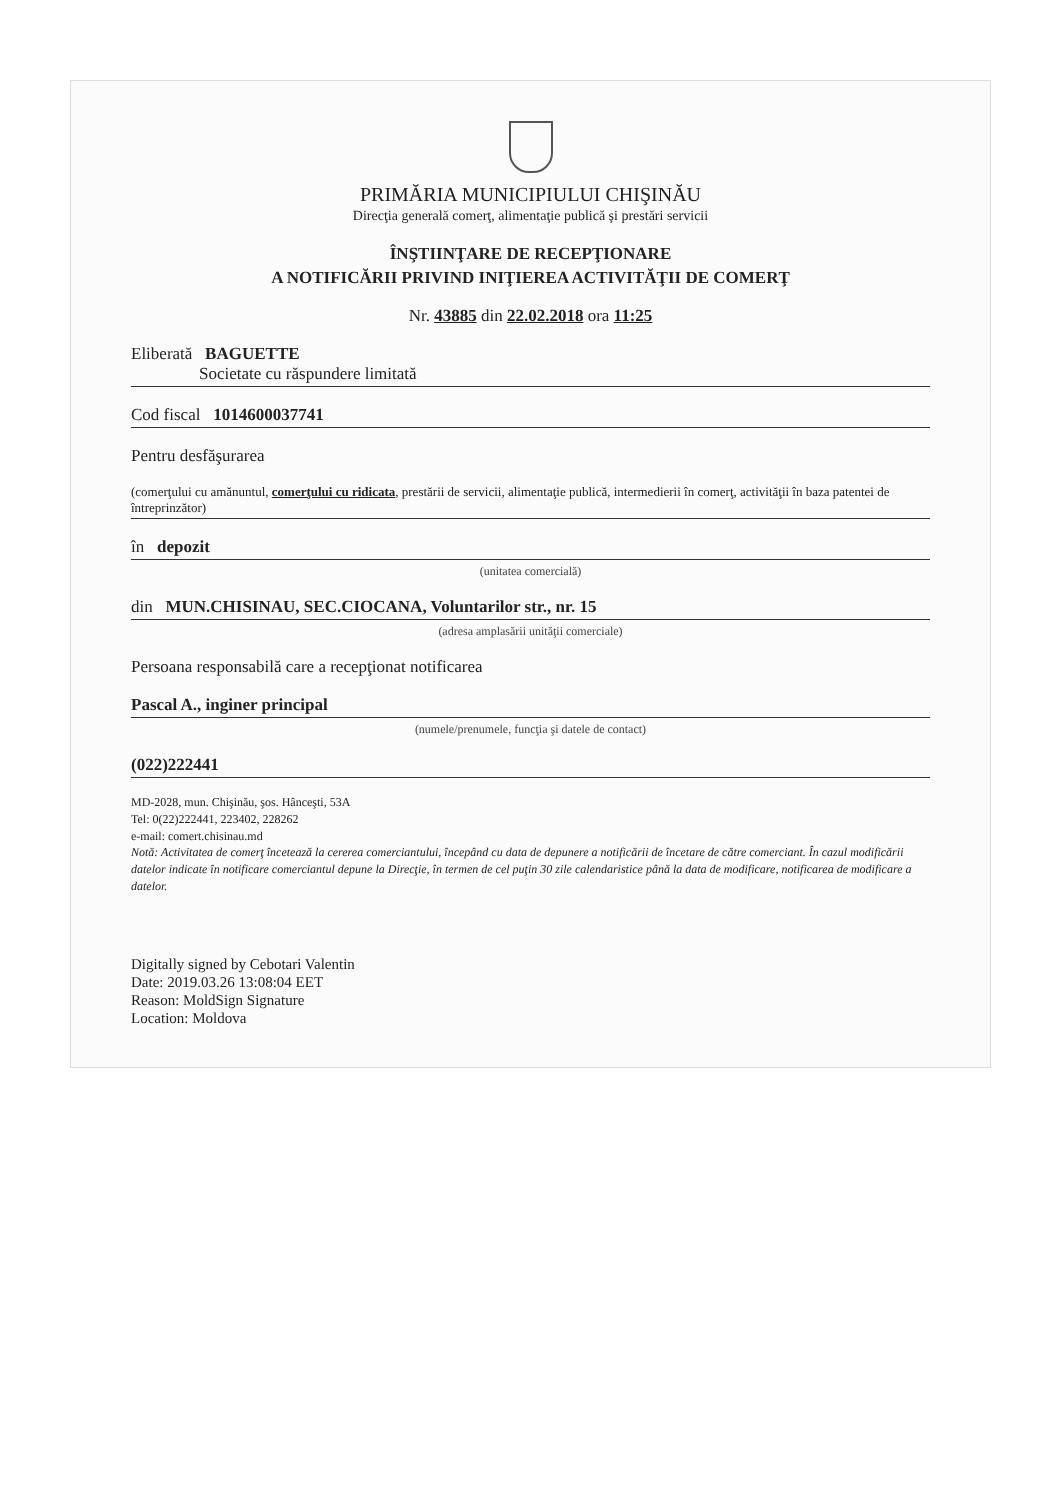PRIMĂRIA MUNICIPIULUI CHIŞINĂU
Direcţia generală comerţ, alimentaţie publică şi prestări servicii
ÎNŞTIINŢARE DE RECEPŢIONARE
A NOTIFICĂRII PRIVIND INIŢIEREA ACTIVITĂŢII DE COMERŢ
Nr. 43885 din 22.02.2018 ora 11:25
Eliberată BAGUETTE
Societate cu răspundere limitată
Cod fiscal 1014600037741
Pentru desfăşurarea
(comerţului cu amănuntul, comerţului cu ridicata, prestării de servicii, alimentaţie publică, intermedierii în comerţ, activităţii în baza patentei de întreprinzător)
în depozit
(unitatea comercială)
din MUN.CHISINAU, SEC.CIOCANA, Voluntarilor str., nr. 15
(adresa amplasării unităţii comerciale)
Persoana responsabilă care a recepţionat notificarea
Pascal A., inginer principal
(numele/prenumele, funcţia şi datele de contact)
(022)222441
MD-2028, mun. Chişinău, şos. Hânceşti, 53A
Tel: 0(22)222441, 223402, 228262
e-mail: comert.chisinau.md
Notă: Activitatea de comerţ încetează la cererea comerciantului, începând cu data de depunere a notificării de încetare de către comerciant. În cazul modificării datelor indicate în notificare comerciantul depune la Direcţie, în termen de cel puţin 30 zile calendaristice până la data de modificare, notificarea de modificare a datelor.
Digitally signed by Cebotari Valentin
Date: 2019.03.26 13:08:04 EET
Reason: MoldSign Signature
Location: Moldova